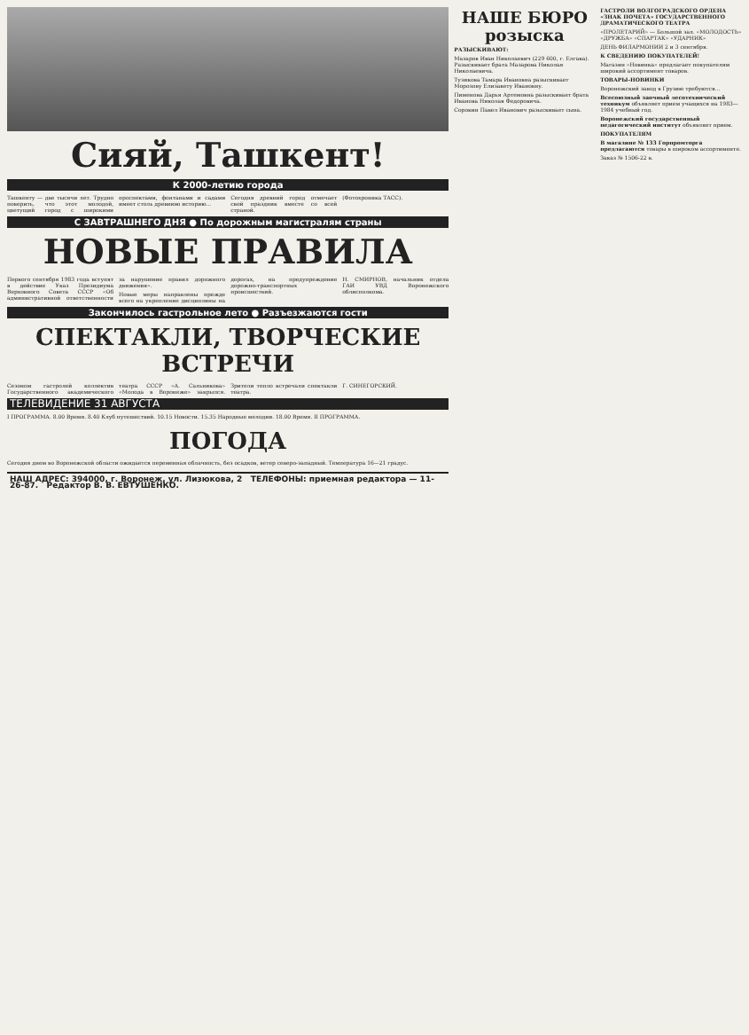Сияй, Ташкент!
К 2000-летию города
Ташкенту — две тысячи лет. Трудно поверить, что этот молодой, цветущий город с широкими проспектами, фонтанами и садами имеет столь древнюю историю...
Сегодня древний город отмечает свой праздник вместе со всей страной.
(Фотохроника ТАСС).
С ЗАВТРАШНЕГО ДНЯ ● По дорожным магистралям страны
НОВЫЕ ПРАВИЛА
Первого сентября 1983 года вступят в действие Указ Президиума Верховного Совета СССР «Об административной ответственности за нарушение правил дорожного движения».
Новые меры направлены прежде всего на укрепление дисциплины на дорогах, на предупреждение дорожно-транспортных происшествий.
Н. СМИРНОВ, начальник отдела ГАИ УВД Воронежского облисполкома.
Закончилось гастрольное лето ● Разъезжаются гости
СПЕКТАКЛИ, ТВОРЧЕСКИЕ ВСТРЕЧИ
Сезоном гастролей коллектив Государственного академического театра СССР «А. Сальникова» «Молода в Воронеже» закрылся. Зрители тепло встречали спектакли театра.
Г. СИНЕГОРСКИЙ.
ТЕЛЕВИДЕНИЕ 31 АВГУСТА
I ПРОГРАММА. 8.00 Время. 8.40 Клуб путешествий. 10.15 Новости. 15.35 Народные мелодии. 18.00 Время. II ПРОГРАММА.
ПОГОДА
Сегодня днем во Воронежской области ожидается переменная облачность, без осадков, ветер северо-западный. Температура 16—21 градус.
НАШ АДРЕС: 394000, г. Воронеж, ул. Лизюкова, 2 ТЕЛЕФОНЫ: приемная редактора — 11-26-87. Редактор В. В. ЕВТУШЕНКО.
НАШЕ БЮРО розыска
РАЗЫСКИВАЮТ:
Мазаров Иван Николаевич (229 600, г. Елгава). Разыскивает брата Мазарова Николая Николаевича.
Тузикова Тамара Ивановна разыскивает Морозову Елизавету Ивановну.
Пименова Дарья Артемовна разыскивает брата Иванова Николая Федоровича.
Сорокин Павел Иванович разыскивает сына.
ГАСТРОЛИ ВОЛГОГРАДСКОГО ОРДЕНА «ЗНАК ПОЧЕТА» ГОСУДАРСТВЕННОГО ДРАМАТИЧЕСКОГО ТЕАТРА
«ПРОЛЕТАРИЙ» — Большой зал. «МОЛОДОСТЬ» «ДРУЖБА» «СПАРТАК» «УДАРНИК»
ДЕНЬ ФИЛАРМОНИИ 2 и 3 сентября.
К СВЕДЕНИЮ ПОКУПАТЕЛЕЙ!
Магазин «Новинка» предлагает покупателям широкий ассортимент товаров.
ТОВАРЫ-НОВИНКИ
Воронежский завод в Грузию требуются...
Всесоюзный заочный лесотехнический техникум объявляет прием учащихся на 1983—1984 учебный год.
Воронежский государственный педагогический институт объявляет прием.
ПОКУПАТЕЛЯМ
В магазине № 133 Горпромторга предлагаются товары в широком ассортименте.
Заказ № 1506-22 в.